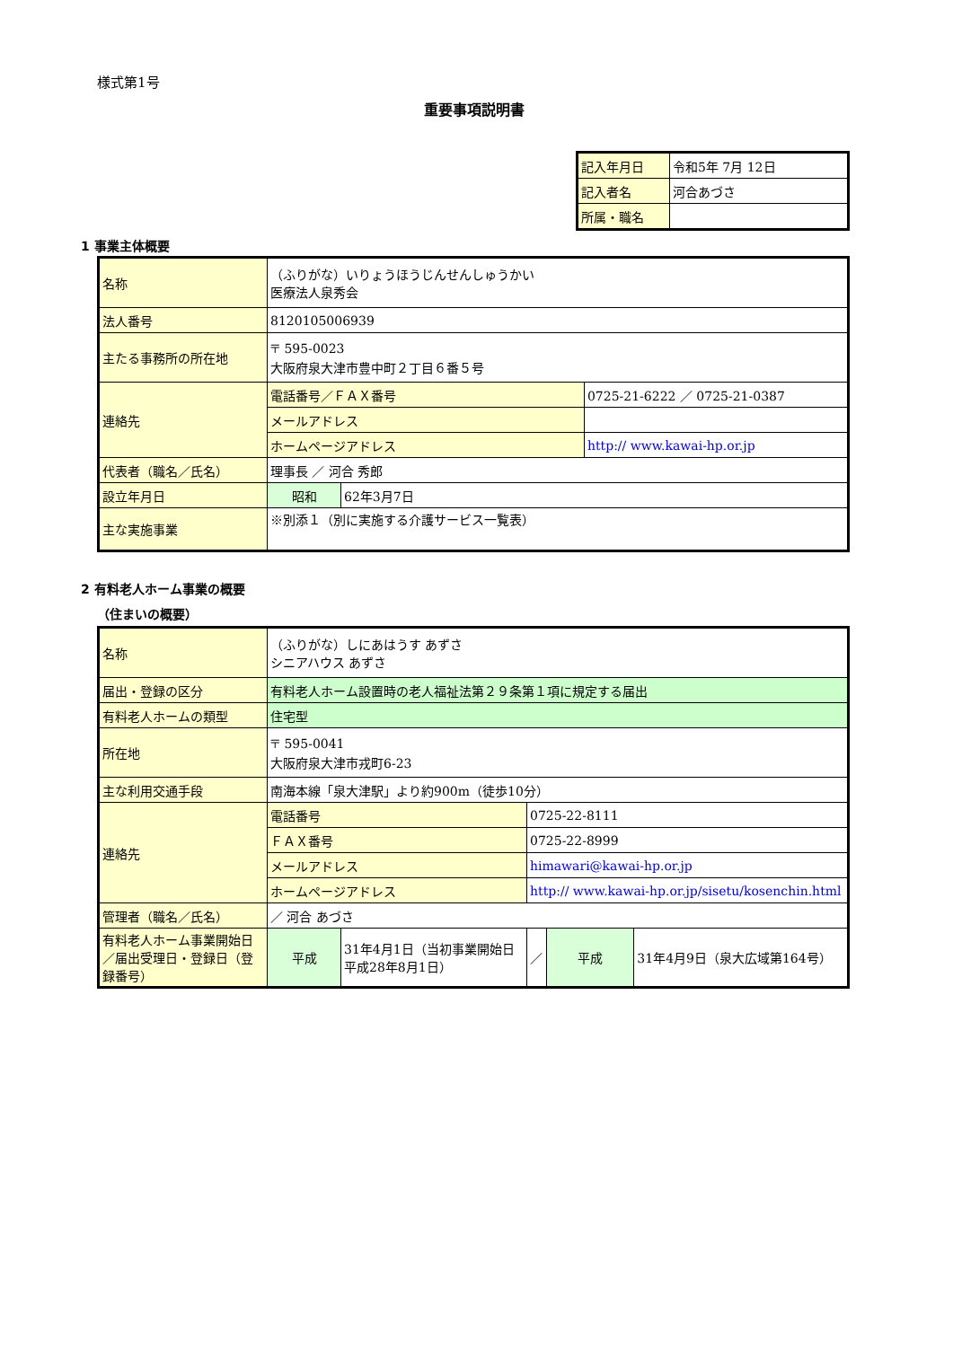様式第1号
重要事項説明書
| 記入年月日 | 令和5年 7月 12日 |
| 記入者名 | 河合あづさ |
| 所属・職名 | |
1 事業主体概要
| 名称 | （ふりがな）いりょうほうじんせんしゅうかい 医療法人泉秀会 | | |
| 法人番号 | 8120105006939 | | |
| 主たる事務所の所在地 | 〒 595-0023 大阪府泉大津市豊中町２丁目６番５号 | | |
| 連絡先 | 電話番号／ＦＡＸ番号 | | 0725-21-6222 ／ 0725-21-0387 |
| | メールアドレス | | |
| | ホームページアドレス | | http:// www.kawai-hp.or.jp |
| 代表者（職名／氏名） | 理事長 ／ 河合 秀郎 | | |
| 設立年月日 | 昭和 | 62年3月7日 | |
| 主な実施事業 | ※別添１（別に実施する介護サービス一覧表） | | |
2 有料老人ホーム事業の概要
（住まいの概要）
| 名称 | （ふりがな）しにあはうす あずさ シニアハウス あずさ | | | | |
| 届出・登録の区分 | 有料老人ホーム設置時の老人福祉法第２９条第１項に規定する届出 | | | | |
| 有料老人ホームの類型 | 住宅型 | | | | |
| 所在地 | 〒 595-0041 大阪府泉大津市戎町6-23 | | | | |
| 主な利用交通手段 | 南海本線「泉大津駅」より約900m（徒歩10分） | | | | |
| 連絡先 | 電話番号 | | 0725-22-8111 | | |
| | ＦＡＸ番号 | | 0725-22-8999 | | |
| | メールアドレス | | himawari@kawai-hp.or.jp | | |
| | ホームページアドレス | | http:// www.kawai-hp.or.jp/sisetu/kosenchin.html | | |
| 管理者（職名／氏名） | ／ 河合 あづさ | | | | |
| 有料老人ホーム事業開始日／届出受理日・登録日（登録番号） | 平成 | 31年4月1日（当初事業開始日 平成28年8月1日） | ／ | 平成 | 31年4月9日（泉大広域第164号） |